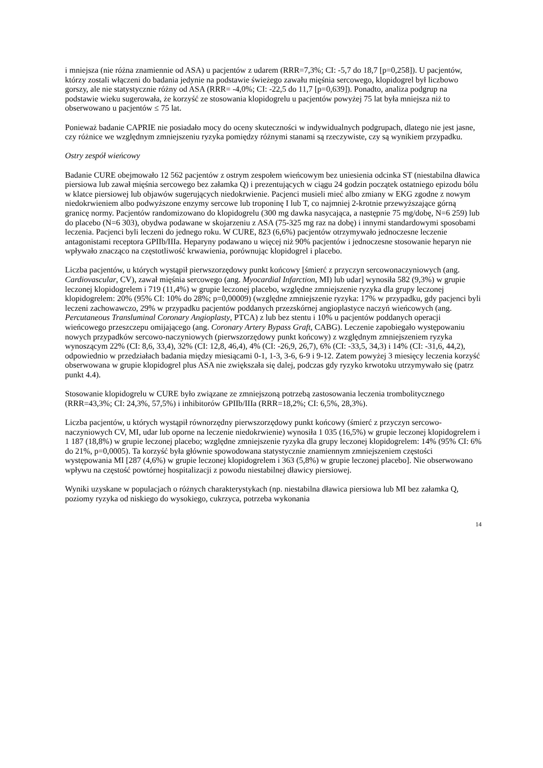i mniejsza (nie różna znamiennie od ASA) u pacjentów z udarem (RRR=7,3%; CI: -5,7 do 18,7 [p=0,258]). U pacjentów, którzy zostali włączeni do badania jedynie na podstawie świeżego zawału mięśnia sercowego, klopidogrel był liczbowo gorszy, ale nie statystycznie różny od ASA (RRR= -4,0%; CI: -22,5 do 11,7 [p=0,639]). Ponadto, analiza podgrup na podstawie wieku sugerowała, że korzyść ze stosowania klopidogrelu u pacjentów powyżej 75 lat była mniejsza niż to obserwowano u pacjentów ≤ 75 lat.
Ponieważ badanie CAPRIE nie posiadało mocy do oceny skuteczności w indywidualnych podgrupach, dlatego nie jest jasne, czy różnice we względnym zmniejszeniu ryzyka pomiędzy różnymi stanami są rzeczywiste, czy są wynikiem przypadku.
Ostry zespół wieńcowy
Badanie CURE obejmowało 12 562 pacjentów z ostrym zespołem wieńcowym bez uniesienia odcinka ST (niestabilna dławica piersiowa lub zawał mięśnia sercowego bez załamka Q) i prezentujących w ciągu 24 godzin początek ostatniego epizodu bólu w klatce piersiowej lub objawów sugerujących niedokrwienie. Pacjenci musieli mieć albo zmiany w EKG zgodne z nowym niedokrwieniem albo podwyższone enzymy sercowe lub troponinę I lub T, co najmniej 2-krotnie przewyższające górną granicę normy. Pacjentów randomizowano do klopidogrelu (300 mg dawka nasycająca, a następnie 75 mg/dobę, N=6 259) lub do placebo (N=6 303), obydwa podawane w skojarzeniu z ASA (75-325 mg raz na dobę) i innymi standardowymi sposobami leczenia. Pacjenci byli leczeni do jednego roku. W CURE, 823 (6,6%) pacjentów otrzymywało jednoczesne leczenie antagonistami receptora GPIIb/IIIa. Heparyny podawano u więcej niż 90% pacjentów i jednoczesne stosowanie heparyn nie wpływało znacząco na częstotliwość krwawienia, porównując klopidogrel i placebo.
Liczba pacjentów, u których wystąpił pierwszorzędowy punkt końcowy [śmierć z przyczyn sercowonaczyniowych (ang. Cardiovascular, CV), zawał mięśnia sercowego (ang. Myocardial Infarction, MI) lub udar] wynosiła 582 (9,3%) w grupie leczonej klopidogrelem i 719 (11,4%) w grupie leczonej placebo, względne zmniejszenie ryzyka dla grupy leczonej klopidogrelem: 20% (95% CI: 10% do 28%; p=0,00009) (względne zmniejszenie ryzyka: 17% w przypadku, gdy pacjenci byli leczeni zachowawczo, 29% w przypadku pacjentów poddanych przezskórnej angioplastyce naczyń wieńcowych (ang. Percutaneous Transluminal Coronary Angioplasty, PTCA) z lub bez stentu i 10% u pacjentów poddanych operacji wieńcowego przeszczepu omijającego (ang. Coronary Artery Bypass Graft, CABG). Leczenie zapobiegało występowaniu nowych przypadków sercowo-naczyniowych (pierwszorzędowy punkt końcowy) z względnym zmniejszeniem ryzyka wynoszącym 22% (CI: 8,6, 33,4), 32% (CI: 12,8, 46,4), 4% (CI: -26,9, 26,7), 6% (CI: -33,5, 34,3) i 14% (CI: -31,6, 44,2), odpowiednio w przedziałach badania między miesiącami 0-1, 1-3, 3-6, 6-9 i 9-12. Zatem powyżej 3 miesięcy leczenia korzyść obserwowana w grupie klopidogrel plus ASA nie zwiększała się dalej, podczas gdy ryzyko krwotoku utrzymywało się (patrz punkt 4.4).
Stosowanie klopidogrelu w CURE było związane ze zmniejszoną potrzebą zastosowania leczenia trombolitycznego (RRR=43,3%; CI: 24,3%, 57,5%) i inhibitorów GPIIb/IIIa (RRR=18,2%; CI: 6,5%, 28,3%).
Liczba pacjentów, u których wystąpił równorzędny pierwszorzędowy punkt końcowy (śmierć z przyczyn sercowo-naczyniowych CV, MI, udar lub oporne na leczenie niedokrwienie) wynosiła 1 035 (16,5%) w grupie leczonej klopidogrelem i 1 187 (18,8%) w grupie leczonej placebo; względne zmniejszenie ryzyka dla grupy leczonej klopidogrelem: 14% (95% CI: 6% do 21%, p=0,0005). Ta korzyść była głównie spowodowana statystycznie znamiennym zmniejszeniem częstości występowania MI [287 (4,6%) w grupie leczonej klopidogrelem i 363 (5,8%) w grupie leczonej placebo]. Nie obserwowano wpływu na częstość powtórnej hospitalizacji z powodu niestabilnej dławicy piersiowej.
Wyniki uzyskane w populacjach o różnych charakterystykach (np. niestabilna dławica piersiowa lub MI bez załamka Q, poziomy ryzyka od niskiego do wysokiego, cukrzyca, potrzeba wykonania
14